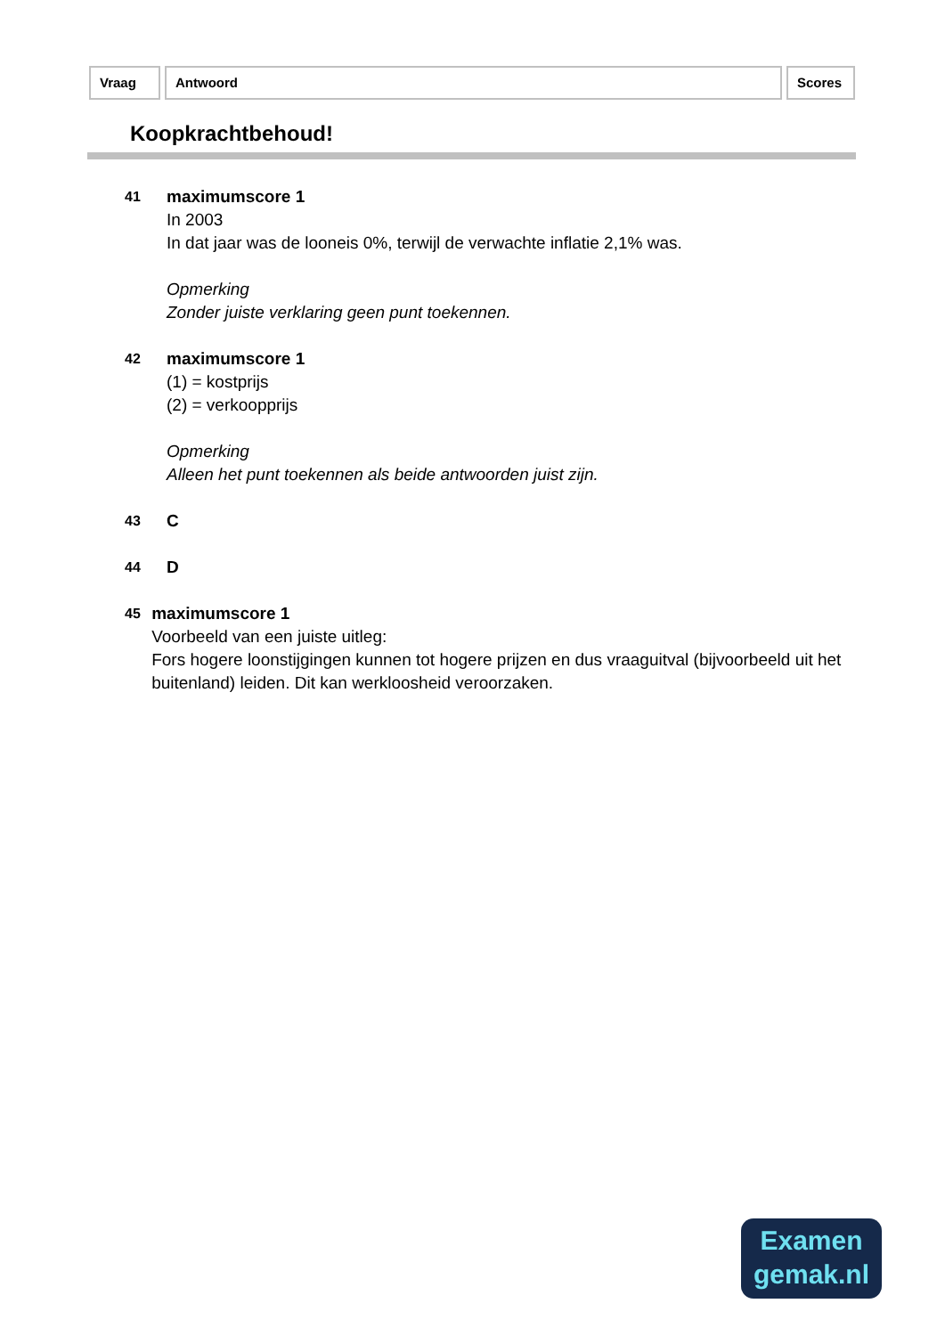Vraag Antwoord Scores
Koopkrachtbehoud!
41
maximumscore 1
In 2003
In dat jaar was de looneis 0%, terwijl de verwachte inflatie 2,1% was.
Opmerking
Zonder juiste verklaring geen punt toekennen.
42
maximumscore 1
(1) = kostprijs
(2) = verkoopprijs
Opmerking
Alleen het punt toekennen als beide antwoorden juist zijn.
43
C
44
D
45
maximumscore 1
Voorbeeld van een juiste uitleg:
Fors hogere loonstijgingen kunnen tot hogere prijzen en dus vraaguitval (bijvoorbeeld uit het buitenland) leiden. Dit kan werkloosheid veroorzaken.
Examen
gemak.nl